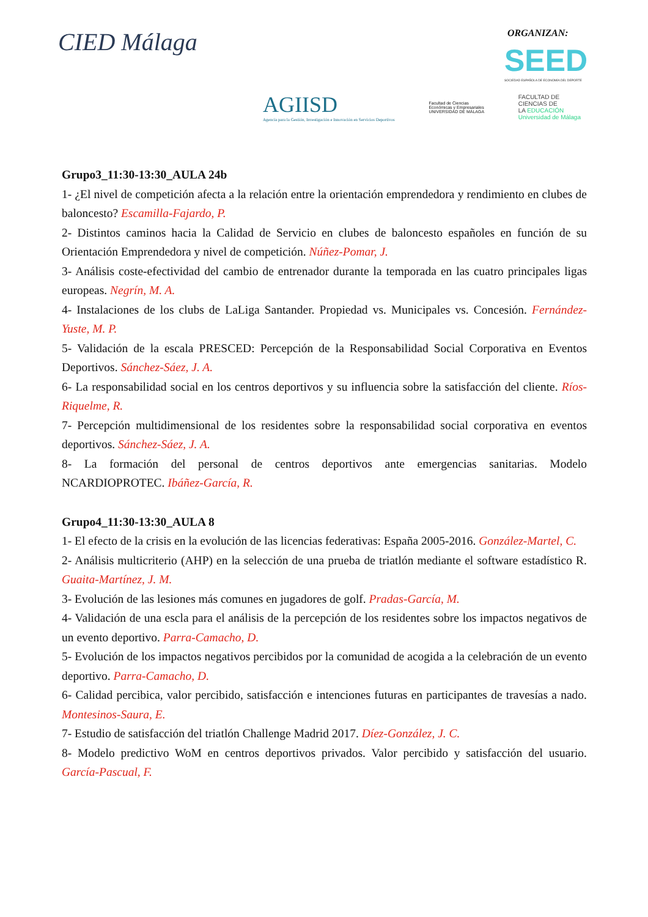CIED Málaga ORGANIZAN:
SEED
SOCIEDAD ESPAÑOLA DE ECONOMÍA DEL DEPORTE
AGIISD
Agencia para la Gestión, Investigación e Innovación en Servicios Deportivos
Facultad de Ciencias
Económicas y Empresariales
UNIVERSIDAD DE MÁLAGA
FACULTAD DE
CIENCIAS DE
LA EDUCACIÓN
Universidad de Málaga
Grupo3_11:30-13:30_AULA 24b
1- ¿El nivel de competición afecta a la relación entre la orientación emprendedora y rendimiento en clubes de baloncesto? Escamilla-Fajardo, P.
2- Distintos caminos hacia la Calidad de Servicio en clubes de baloncesto españoles en función de su Orientación Emprendedora y nivel de competición. Núñez-Pomar, J.
3- Análisis coste-efectividad del cambio de entrenador durante la temporada en las cuatro principales ligas europeas. Negrín, M. A.
4- Instalaciones de los clubs de LaLiga Santander. Propiedad vs. Municipales vs. Concesión. Fernández-Yuste, M. P.
5- Validación de la escala PRESCED: Percepción de la Responsabilidad Social Corporativa en Eventos Deportivos. Sánchez-Sáez, J. A.
6- La responsabilidad social en los centros deportivos y su influencia sobre la satisfacción del cliente. Ríos-Riquelme, R.
7- Percepción multidimensional de los residentes sobre la responsabilidad social corporativa en eventos deportivos. Sánchez-Sáez, J. A.
8- La formación del personal de centros deportivos ante emergencias sanitarias. Modelo NCARDIOPROTEC. Ibáñez-García, R.
Grupo4_11:30-13:30_AULA 8
1- El efecto de la crisis en la evolución de las licencias federativas: España 2005-2016. González-Martel, C.
2- Análisis multicriterio (AHP) en la selección de una prueba de triatlón mediante el software estadístico R. Guaita-Martínez, J. M.
3- Evolución de las lesiones más comunes en jugadores de golf. Pradas-García, M.
4- Validación de una escla para el análisis de la percepción de los residentes sobre los impactos negativos de un evento deportivo. Parra-Camacho, D.
5- Evolución de los impactos negativos percibidos por la comunidad de acogida a la celebración de un evento deportivo. Parra-Camacho, D.
6- Calidad percibica, valor percibido, satisfacción e intenciones futuras en participantes de travesías a nado. Montesinos-Saura, E.
7- Estudio de satisfacción del triatlón Challenge Madrid 2017. Díez-González, J. C.
8- Modelo predictivo WoM en centros deportivos privados. Valor percibido y satisfacción del usuario. García-Pascual, F.